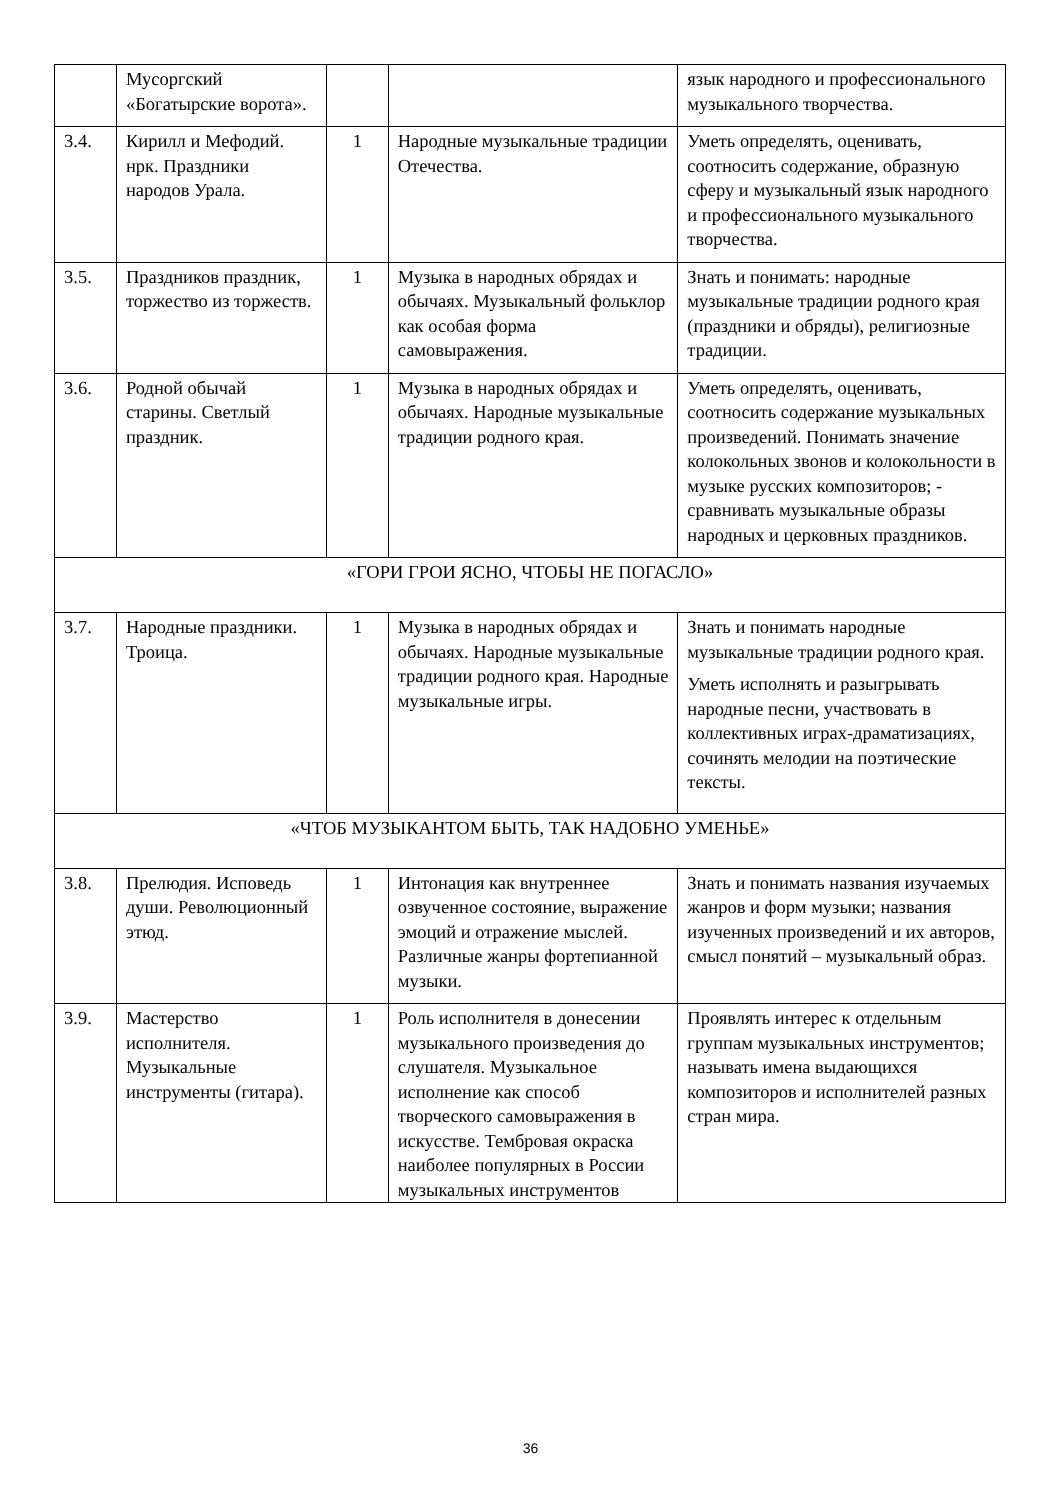| | Мусоргский «Богатырские ворота». | | | язык народного и профессионального музыкального творчества. |
| 3.4. | Кирилл и Мефодий. нрк. Праздники народов Урала. | 1 | Народные музыкальные традиции Отечества. | Уметь определять, оценивать, соотносить содержание, образную сферу и музыкальный язык народного и профессионального музыкального творчества. |
| 3.5. | Праздников праздник, торжество из торжеств. | 1 | Музыка в народных обрядах и обычаях. Музыкальный фольклор как особая форма самовыражения. | Знать и понимать: народные музыкальные традиции родного края (праздники и обряды), религиозные традиции. |
| 3.6. | Родной обычай старины. Светлый праздник. | 1 | Музыка в народных обрядах и обычаях. Народные музыкальные традиции родного края. | Уметь определять, оценивать, соотносить содержание музыкальных произведений. Понимать значение колокольных звонов и колокольности в музыке русских композиторов; - сравнивать музыкальные образы народных и церковных праздников. |
| «ГОРИ ГРОИ ЯСНО, ЧТОБЫ НЕ ПОГАСЛО» | | | | |
| 3.7. | Народные праздники. Троица. | 1 | Музыка в народных обрядах и обычаях. Народные музыкальные традиции родного края. Народные музыкальные игры. | Знать и понимать народные музыкальные традиции родного края. Уметь исполнять и разыгрывать народные песни, участвовать в коллективных играх-драматизациях, сочинять мелодии на поэтические тексты. |
| «ЧТОБ МУЗЫКАНТОМ БЫТЬ, ТАК НАДОБНО УМЕНЬЕ» | | | | |
| 3.8. | Прелюдия. Исповедь души. Революционный этюд. | 1 | Интонация как внутреннее озвученное состояние, выражение эмоций и отражение мыслей. Различные жанры фортепианной музыки. | Знать и понимать названия изучаемых жанров и форм музыки; названия изученных произведений и их авторов, смысл понятий – музыкальный образ. |
| 3.9. | Мастерство исполнителя. Музыкальные инструменты (гитара). | 1 | Роль исполнителя в донесении музыкального произведения до слушателя. Музыкальное исполнение как способ творческого самовыражения в искусстве. Тембровая окраска наиболее популярных в России музыкальных инструментов | Проявлять интерес к отдельным группам музыкальных инструментов; называть имена выдающихся композиторов и исполнителей разных стран мира. |
36